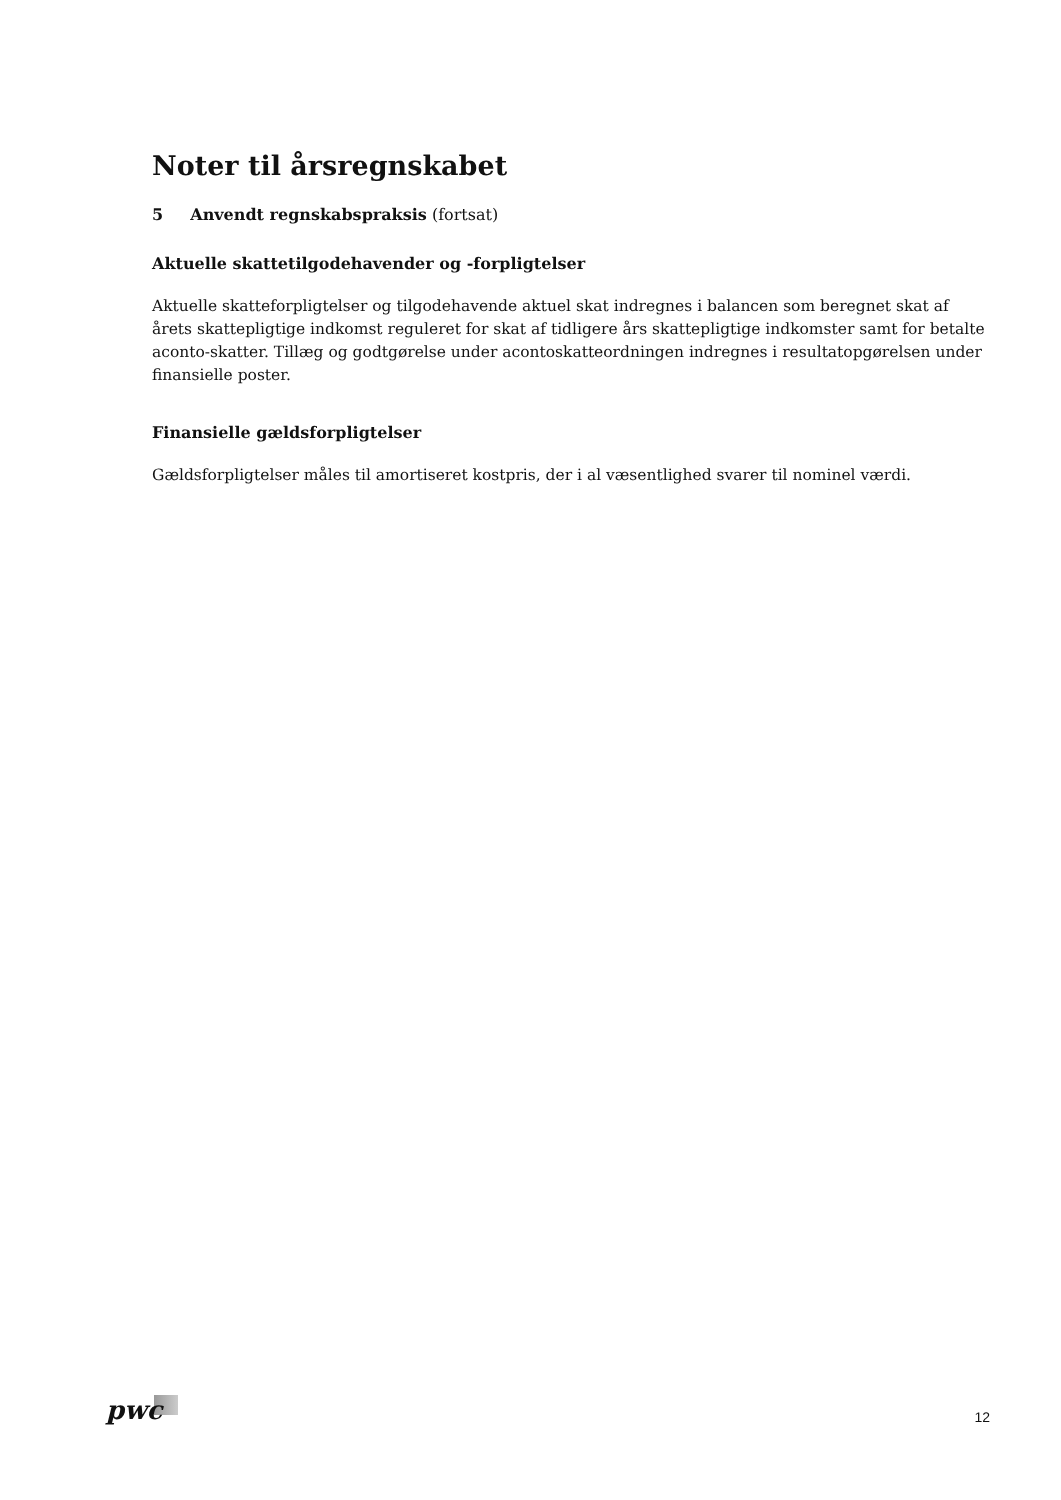Noter til årsregnskabet
5 Anvendt regnskabspraksis (fortsat)
Aktuelle skattetilgodehavender og -forpligtelser
Aktuelle skatteforpligtelser og tilgodehavende aktuel skat indregnes i balancen som beregnet skat af årets skattepligtige indkomst reguleret for skat af tidligere års skattepligtige indkomster samt for betalte aconto-skatter. Tillæg og godtgørelse under acontoskatteordningen indregnes i resultatopgørelsen under finansielle poster.
Finansielle gældsforpligtelser
Gældsforpligtelser måles til amortiseret kostpris, der i al væsentlighed svarer til nominel værdi.
pwc 12